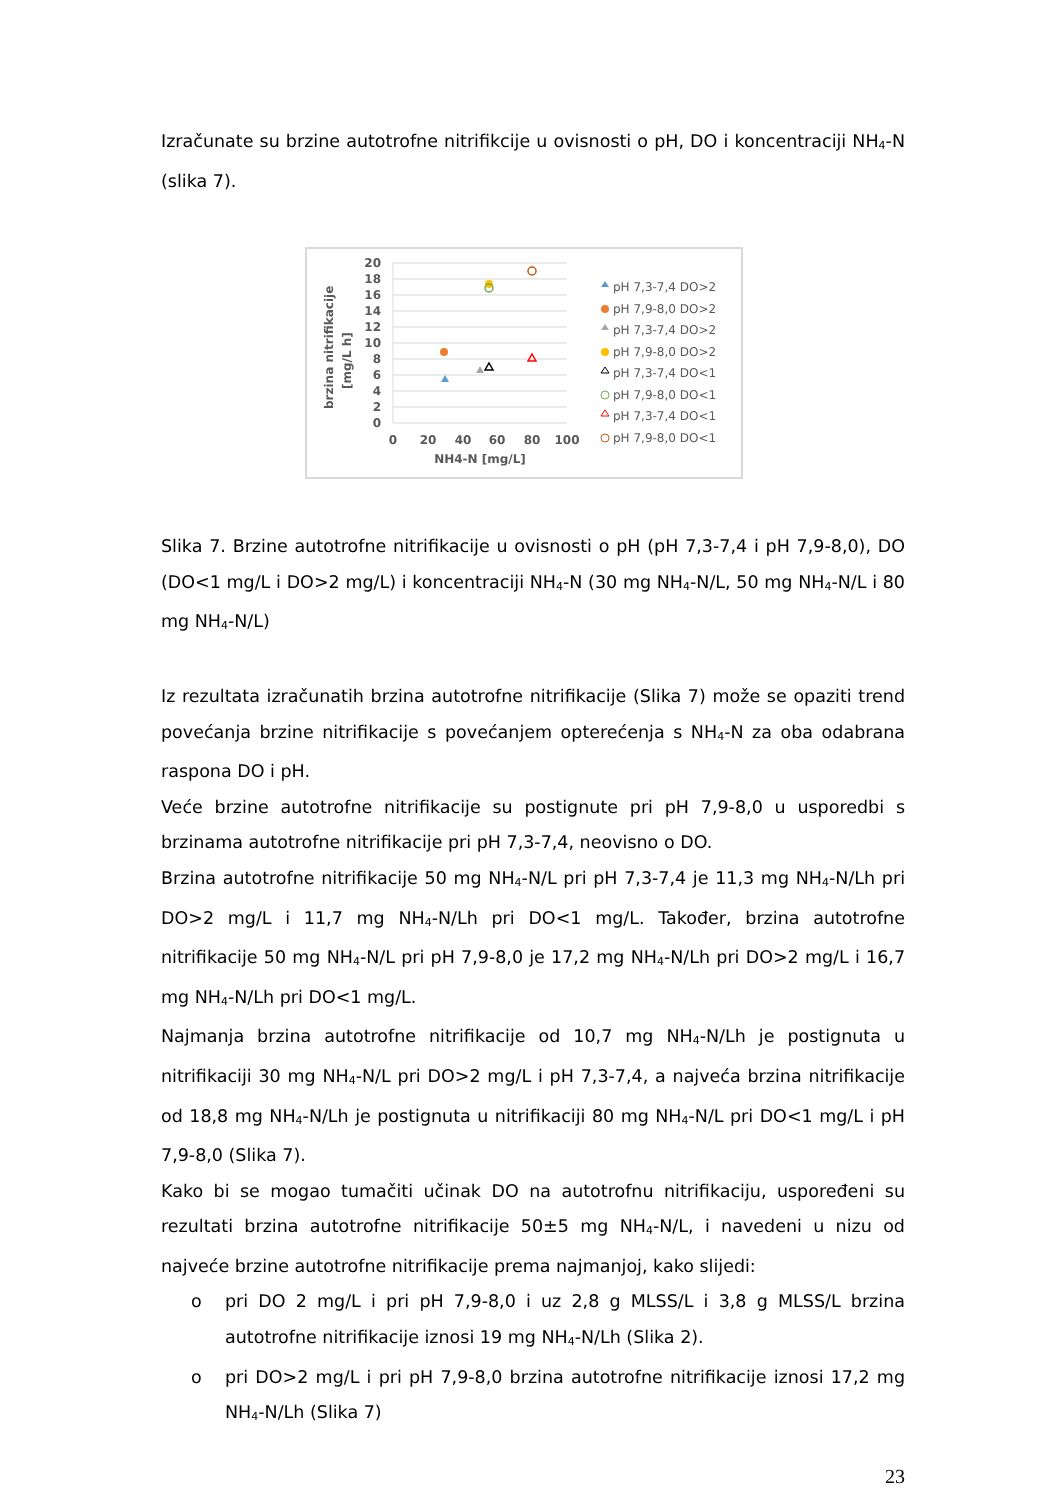Izračunate su brzine autotrofne nitrifikcije u ovisnosti o pH, DO i koncentraciji NH<sub>4</sub>-N (slika 7).
brzina nitrifikacije
[mg/L h]
20
18
16
14
12
10
8
6
4
2
0
0
20
40
60
80
100
NH4-N [mg/L]
pH 7,3-7,4 DO>2
pH 7,9-8,0 DO>2
pH 7,3-7,4 DO>2
pH 7,9-8,0 DO>2
pH 7,3-7,4 DO<1
pH 7,9-8,0 DO<1
pH 7,3-7,4 DO<1
pH 7,9-8,0 DO<1
Slika 7. Brzine autotrofne nitrifikacije u ovisnosti o pH (pH 7,3-7,4 i pH 7,9-8,0), DO (DO<1 mg/L i DO>2 mg/L) i koncentraciji NH<sub>4</sub>-N (30 mg NH<sub>4</sub>-N/L, 50 mg NH<sub>4</sub>-N/L i 80 mg NH<sub>4</sub>-N/L)
Iz rezultata izračunatih brzina autotrofne nitrifikacije (Slika 7) može se opaziti trend povećanja brzine nitrifikacije s povećanjem opterećenja s NH<sub>4</sub>-N za oba odabrana raspona DO i pH.
Veće brzine autotrofne nitrifikacije su postignute pri pH 7,9-8,0 u usporedbi s brzinama autotrofne nitrifikacije pri pH 7,3-7,4, neovisno o DO.
Brzina autotrofne nitrifikacije 50 mg NH<sub>4</sub>-N/L pri pH 7,3-7,4 je 11,3 mg NH<sub>4</sub>-N/Lh pri DO>2 mg/L i 11,7 mg NH<sub>4</sub>-N/Lh pri DO<1 mg/L. Također, brzina autotrofne nitrifikacije 50 mg NH<sub>4</sub>-N/L pri pH 7,9-8,0 je 17,2 mg NH<sub>4</sub>-N/Lh pri DO>2 mg/L i 16,7 mg NH<sub>4</sub>-N/Lh pri DO<1 mg/L.
Najmanja brzina autotrofne nitrifikacije od 10,7 mg NH<sub>4</sub>-N/Lh je postignuta u nitrifikaciji 30 mg NH<sub>4</sub>-N/L pri DO>2 mg/L i pH 7,3-7,4, a najveća brzina nitrifikacije od 18,8 mg NH<sub>4</sub>-N/Lh je postignuta u nitrifikaciji 80 mg NH<sub>4</sub>-N/L pri DO<1 mg/L i pH 7,9-8,0 (Slika 7).
Kako bi se mogao tumačiti učinak DO na autotrofnu nitrifikaciju, uspoređeni su rezultati brzina autotrofne nitrifikacije 50±5 mg NH<sub>4</sub>-N/L, i navedeni u nizu od najveće brzine autotrofne nitrifikacije prema najmanjoj, kako slijedi:
o pri DO 2 mg/L i pri pH 7,9-8,0 i uz 2,8 g MLSS/L i 3,8 g MLSS/L brzina autotrofne nitrifikacije iznosi 19 mg NH<sub>4</sub>-N/Lh (Slika 2).
o pri DO>2 mg/L i pri pH 7,9-8,0 brzina autotrofne nitrifikacije iznosi 17,2 mg NH<sub>4</sub>-N/Lh (Slika 7)
23